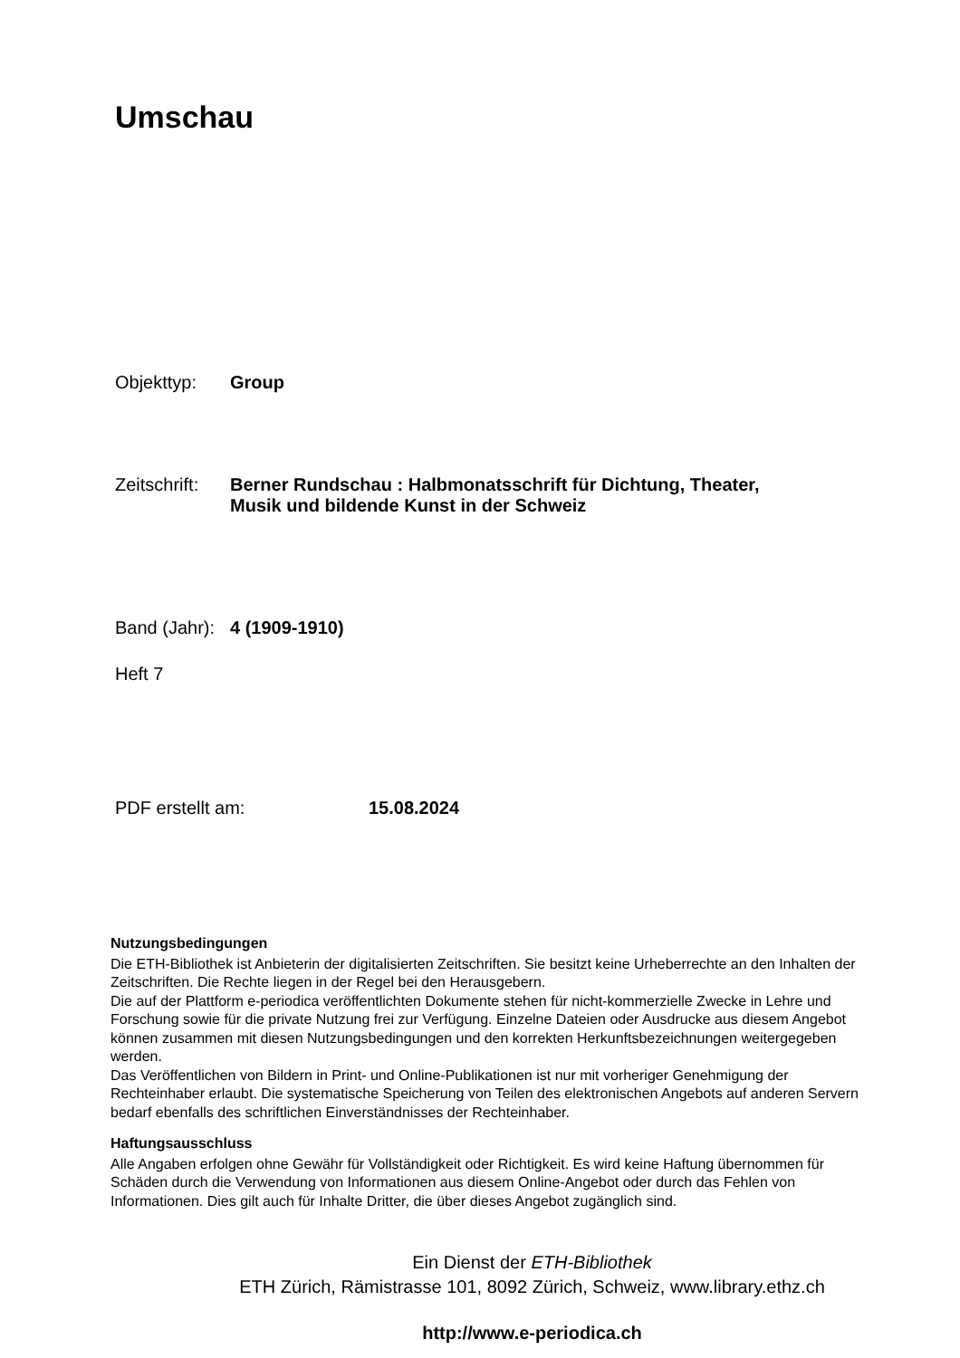Umschau
Objekttyp: Group
Zeitschrift:
Berner Rundschau : Halbmonatsschrift für Dichtung, Theater,
Musik und bildende Kunst in der Schweiz
Band (Jahr):
4 (1909-1910)
Heft 7
PDF erstellt am: 15.08.2024
Nutzungsbedingungen
Die ETH-Bibliothek ist Anbieterin der digitalisierten Zeitschriften. Sie besitzt keine Urheberrechte an den Inhalten der Zeitschriften. Die Rechte liegen in der Regel bei den Herausgebern.
Die auf der Plattform e-periodica veröffentlichten Dokumente stehen für nicht-kommerzielle Zwecke in Lehre und Forschung sowie für die private Nutzung frei zur Verfügung. Einzelne Dateien oder Ausdrucke aus diesem Angebot können zusammen mit diesen Nutzungsbedingungen und den korrekten Herkunftsbezeichnungen weitergegeben werden.
Das Veröffentlichen von Bildern in Print- und Online-Publikationen ist nur mit vorheriger Genehmigung der Rechteinhaber erlaubt. Die systematische Speicherung von Teilen des elektronischen Angebots auf anderen Servern bedarf ebenfalls des schriftlichen Einverständnisses der Rechteinhaber.
Haftungsausschluss
Alle Angaben erfolgen ohne Gewähr für Vollständigkeit oder Richtigkeit. Es wird keine Haftung übernommen für Schäden durch die Verwendung von Informationen aus diesem Online-Angebot oder durch das Fehlen von Informationen. Dies gilt auch für Inhalte Dritter, die über dieses Angebot zugänglich sind.
Ein Dienst der ETH-Bibliothek
ETH Zürich, Rämistrasse 101, 8092 Zürich, Schweiz, www.library.ethz.ch
http://www.e-periodica.ch